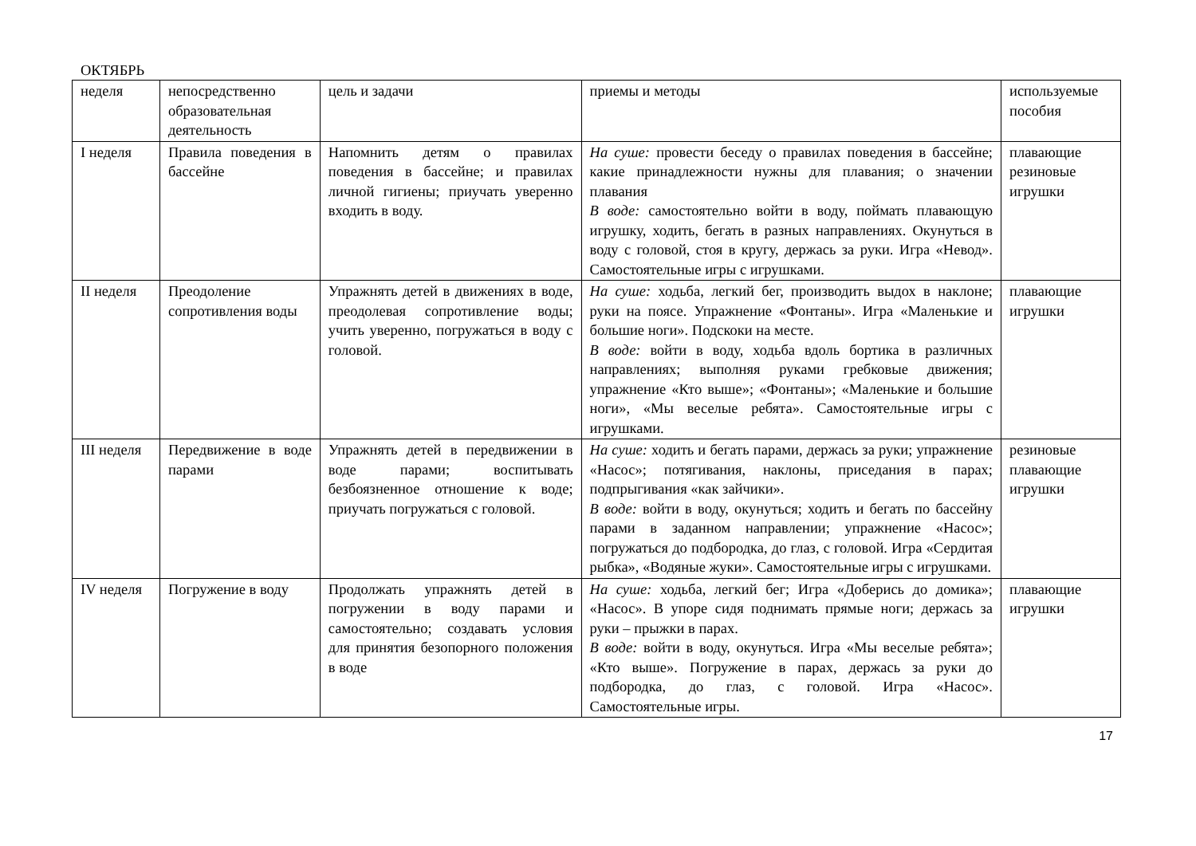ОКТЯБРЬ
| неделя | непосредственно образовательная деятельность | цель и задачи | приемы и методы | используемые пособия |
| I неделя | Правила поведения в бассейне | Напомнить детям о правилах поведения в бассейне; и правилах личной гигиены; приучать уверенно входить в воду. | На суше: провести беседу о правилах поведения в бассейне; какие принадлежности нужны для плавания; о значении плавания В воде: самостоятельно войти в воду, поймать плавающую игрушку, ходить, бегать в разных направлениях. Окунуться в воду с головой, стоя в кругу, держась за руки. Игра «Невод». Самостоятельные игры с игрушками. | плавающие резиновые игрушки |
| II неделя | Преодоление сопротивления воды | Упражнять детей в движениях в воде, преодолевая сопротивление воды; учить уверенно, погружаться в воду с головой. | На суше: ходьба, легкий бег, производить выдох в наклоне; руки на поясе. Упражнение «Фонтаны». Игра «Маленькие и большие ноги». Подскоки на месте. В воде: войти в воду, ходьба вдоль бортика в различных направлениях; выполняя руками гребковые движения; упражнение «Кто выше»; «Фонтаны»; «Маленькие и большие ноги», «Мы веселые ребята». Самостоятельные игры с игрушками. | плавающие игрушки |
| III неделя | Передвижение в воде парами | Упражнять детей в передвижении в воде парами; воспитывать безбоязненное отношение к воде; приучать погружаться с головой. | На суше: ходить и бегать парами, держась за руки; упражнение «Насос»; потягивания, наклоны, приседания в парах; подпрыгивания «как зайчики». В воде: войти в воду, окунуться; ходить и бегать по бассейну парами в заданном направлении; упражнение «Насос»; погружаться до подбородка, до глаз, с головой. Игра «Сердитая рыбка», «Водяные жуки». Самостоятельные игры с игрушками. | резиновые плавающие игрушки |
| IV неделя | Погружение в воду | Продолжать упражнять детей в погружении в воду парами и самостоятельно; создавать условия для принятия безопорного положения в воде | На суше: ходьба, легкий бег; Игра «Доберись до домика»; «Насос». В упоре сидя поднимать прямые ноги; держась за руки – прыжки в парах. В воде: войти в воду, окунуться. Игра «Мы веселые ребята»; «Кто выше». Погружение в парах, держась за руки до подбородка, до глаз, с головой. Игра «Насос». Самостоятельные игры. | плавающие игрушки |
17